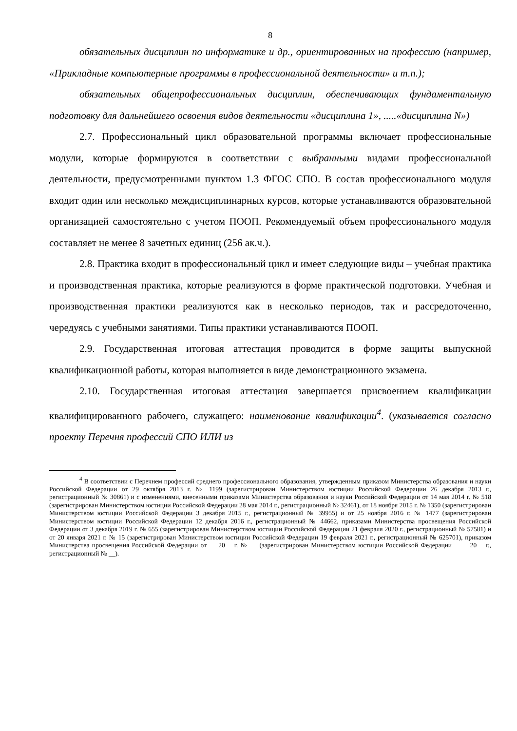8
обязательных дисциплин по информатике и др., ориентированных на профессию (например, «Прикладные компьютерные программы в профессиональной деятельности» и т.п.);
обязательных общепрофессиональных дисциплин, обеспечивающих фундаментальную подготовку для дальнейшего освоения видов деятельности «дисциплина 1», .....«дисциплина N»)
2.7. Профессиональный цикл образовательной программы включает профессиональные модули, которые формируются в соответствии с выбранными видами профессиональной деятельности, предусмотренными пунктом 1.3 ФГОС СПО. В состав профессионального модуля входит один или несколько междисциплинарных курсов, которые устанавливаются образовательной организацией самостоятельно с учетом ПООП. Рекомендуемый объем профессионального модуля составляет не менее 8 зачетных единиц (256 ак.ч.).
2.8. Практика входит в профессиональный цикл и имеет следующие виды – учебная практика и производственная практика, которые реализуются в форме практической подготовки. Учебная и производственная практики реализуются как в несколько периодов, так и рассредоточенно, чередуясь с учебными занятиями. Типы практики устанавливаются ПООП.
2.9. Государственная итоговая аттестация проводится в форме защиты выпускной квалификационной работы, которая выполняется в виде демонстрационного экзамена.
2.10. Государственная итоговая аттестация завершается присвоением квалификации квалифицированного рабочего, служащего: наименование квалификации<sup>4</sup>. (указывается согласно проекту Перечня профессий СПО ИЛИ из
<sup>4</sup> В соответствии с Перечнем профессий среднего профессионального образования, утвержденным приказом Министерства образования и науки Российской Федерации от 29 октября 2013 г. № 1199 (зарегистрирован Министерством юстиции Российской Федерации 26 декабря 2013 г., регистрационный № 30861) и с изменениями, внесенными приказами Министерства образования и науки Российской Федерации от 14 мая 2014 г. № 518 (зарегистрирован Министерством юстиции Российской Федерации 28 мая 2014 г., регистрационный № 32461), от 18 ноября 2015 г. № 1350 (зарегистрирован Министерством юстиции Российской Федерации 3 декабря 2015 г., регистрационный № 39955) и от 25 ноября 2016 г. № 1477 (зарегистрирован Министерством юстиции Российской Федерации 12 декабря 2016 г., регистрационный № 44662, приказами Министерства просвещения Российской Федерации от 3 декабря 2019 г. № 655 (зарегистрирован Министерством юстиции Российской Федерации 21 февраля 2020 г., регистрационный № 57581) и от 20 января 2021 г. № 15 (зарегистрирован Министерством юстиции Российской Федерации 19 февраля 2021 г., регистрационный № 625701), приказом Министерства просвещения Российской Федерации от __ 20__ г. № __ (зарегистрирован Министерством юстиции Российской Федерации ____ 20__ г., регистрационный № __).